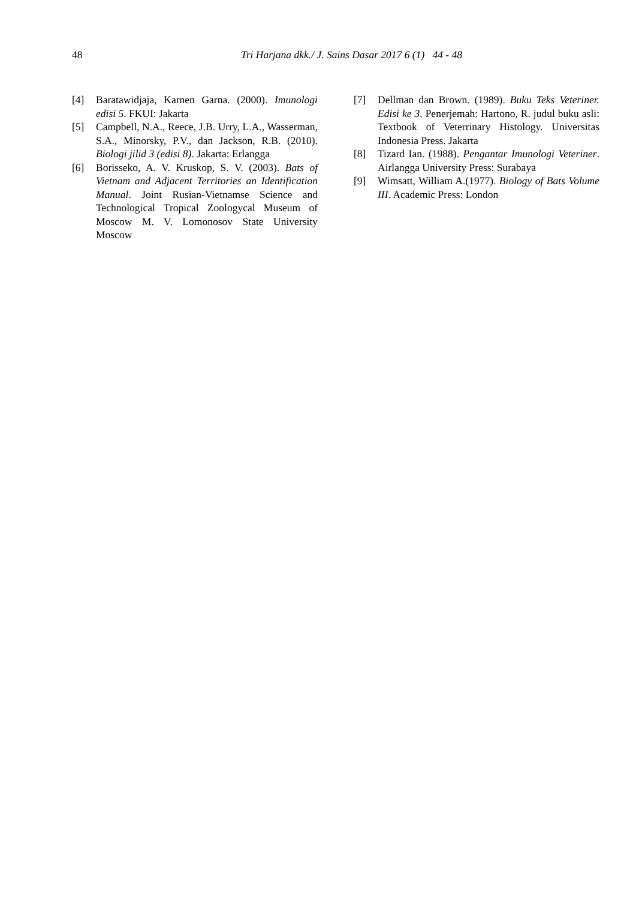48 Tri Harjana dkk./ J. Sains Dasar 2017 6 (1) 44 - 48
[4] Baratawidjaja, Karnen Garna. (2000). Imunologi edisi 5. FKUI: Jakarta
[5] Campbell, N.A., Reece, J.B. Urry, L.A., Wasserman, S.A., Minorsky, P.V., dan Jackson, R.B. (2010). Biologi jilid 3 (edisi 8). Jakarta: Erlangga
[6] Borisseko, A. V. Kruskop, S. V. (2003). Bats of Vietnam and Adjacent Territories an Identification Manual. Joint Rusian-Vietnamse Science and Technological Tropical Zoologycal Museum of Moscow M. V. Lomonosov State University Moscow
[7] Dellman dan Brown. (1989). Buku Teks Veteriner. Edisi ke 3. Penerjemah: Hartono, R. judul buku asli: Textbook of Veterrinary Histology. Universitas Indonesia Press. Jakarta
[8] Tizard Ian. (1988). Pengantar Imunologi Veteriner. Airlangga University Press: Surabaya
[9] Wimsatt, William A.(1977). Biology of Bats Volume III. Academic Press: London